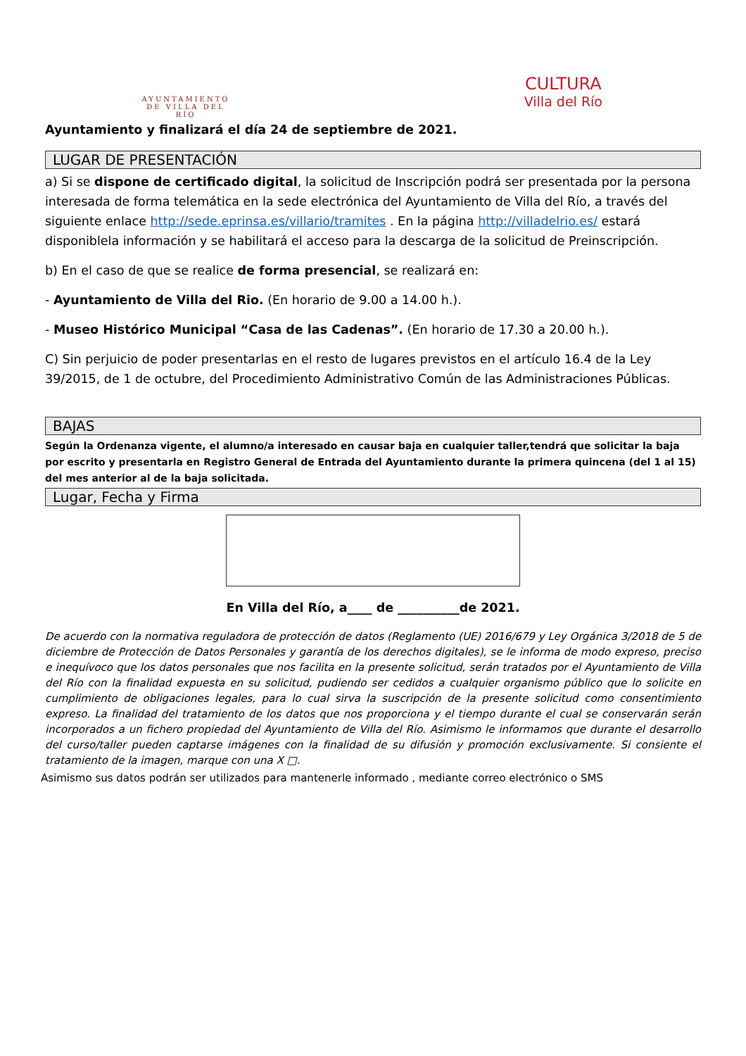AYUNTAMIENTO
DE VILLA DEL RÍO
CULTURA
Villa del Río
Ayuntamiento y finalizará el día 24 de septiembre de 2021.
LUGAR DE PRESENTACIÓN
a) Si se dispone de certificado digital, la solicitud de Inscripción podrá ser presentada por la persona interesada de forma telemática en la sede electrónica del Ayuntamiento de Villa del Río, a través del siguiente enlace http://sede.eprinsa.es/villario/tramites . En la página http://villadelrio.es/ estará disponiblela información y se habilitará el acceso para la descarga de la solicitud de Preinscripción.
b) En el caso de que se realice de forma presencial, se realizará en:
- Ayuntamiento de Villa del Rio. (En horario de 9.00 a 14.00 h.).
- Museo Histórico Municipal “Casa de las Cadenas”. (En horario de 17.30 a 20.00 h.).
C) Sin perjuicio de poder presentarlas en el resto de lugares previstos en el artículo 16.4 de la Ley 39/2015, de 1 de octubre, del Procedimiento Administrativo Común de las Administraciones Públicas.
BAJAS
Según la Ordenanza vigente, el alumno/a interesado en causar baja en cualquier taller,tendrá que solicitar la baja por escrito y presentarla en Registro General de Entrada del Ayuntamiento durante la primera quincena (del 1 al 15) del mes anterior al de la baja solicitada.
Lugar, Fecha y Firma
En Villa del Río, a____ de __________de 2021.
De acuerdo con la normativa reguladora de protección de datos (Reglamento (UE) 2016/679 y Ley Orgánica 3/2018 de 5 de diciembre de Protección de Datos Personales y garantía de los derechos digitales), se le informa de modo expreso, preciso e inequívoco que los datos personales que nos facilita en la presente solicitud, serán tratados por el Ayuntamiento de Villa del Río con la finalidad expuesta en su solicitud, pudiendo ser cedidos a cualquier organismo público que lo solicite en cumplimiento de obligaciones legales, para lo cual sirva la suscripción de la presente solicitud como consentimiento expreso. La finalidad del tratamiento de los datos que nos proporciona y el tiempo durante el cual se conservarán serán incorporados a un fichero propiedad del Ayuntamiento de Villa del Río. Asimismo le informamos que durante el desarrollo del curso/taller pueden captarse imágenes con la finalidad de su difusión y promoción exclusivamente. Si consiente el tratamiento de la imagen, marque con una X □.
Asimismo sus datos podrán ser utilizados para mantenerle informado , mediante correo electrónico o SMS